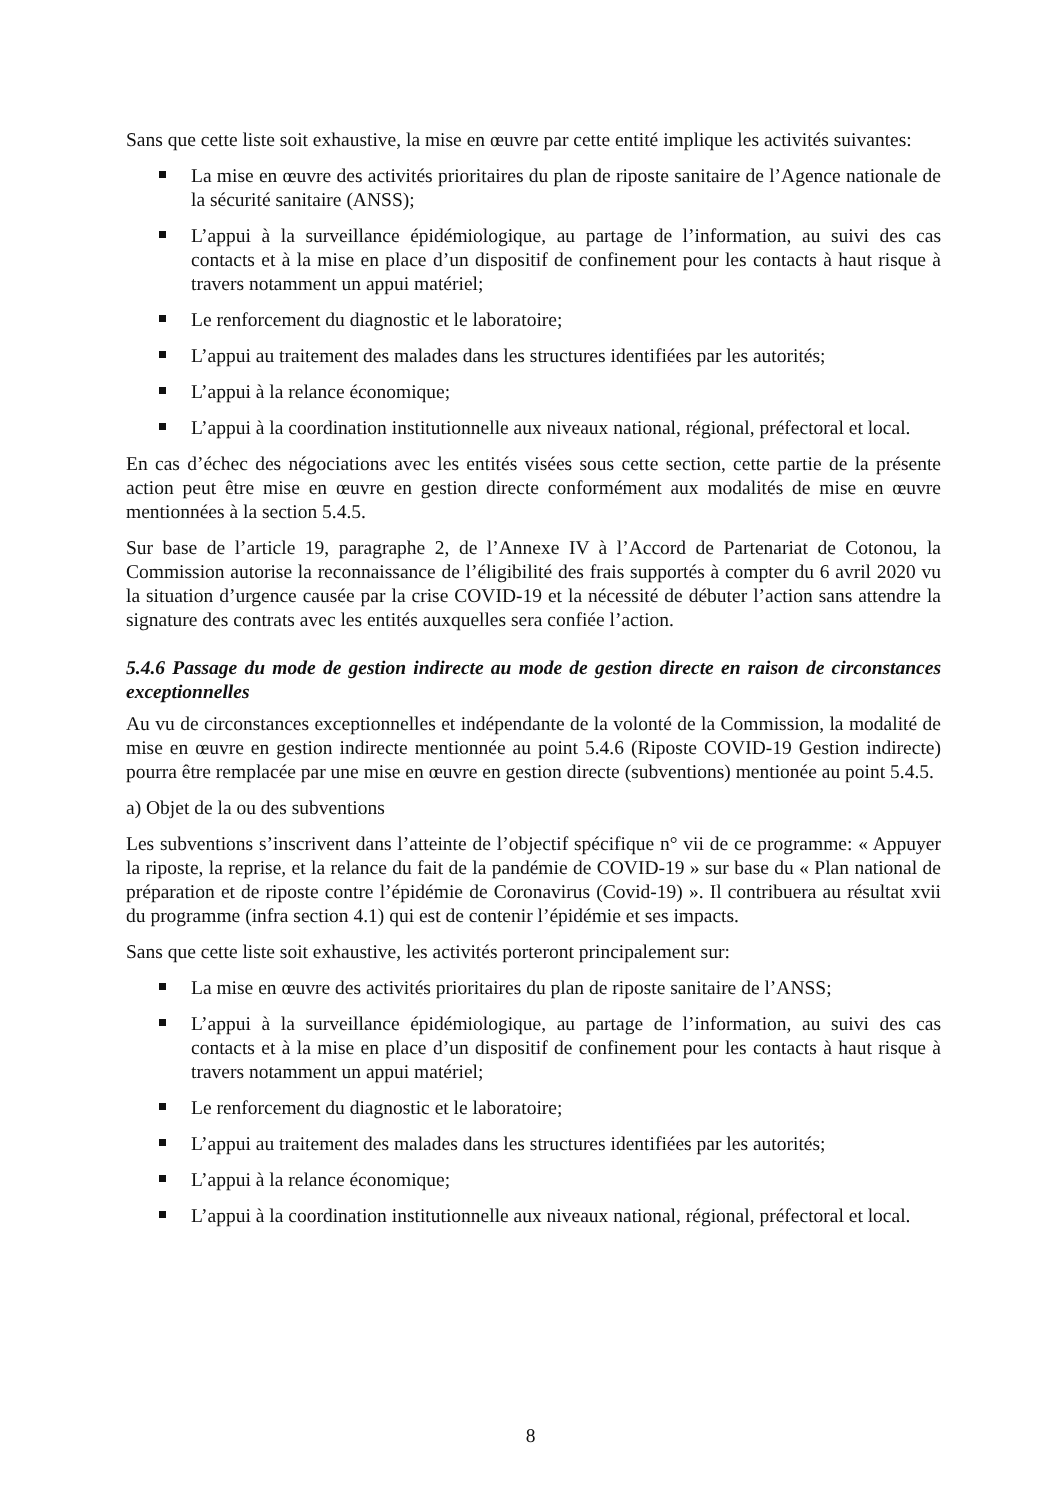Sans que cette liste soit exhaustive, la mise en œuvre par cette entité implique les activités suivantes:
La mise en œuvre des activités prioritaires du plan de riposte sanitaire de l’Agence nationale de la sécurité sanitaire (ANSS);
L’appui à la surveillance épidémiologique, au partage de l’information, au suivi des cas contacts et à la mise en place d’un dispositif de confinement pour les contacts à haut risque à travers notamment un appui matériel;
Le renforcement du diagnostic et le laboratoire;
L’appui au traitement des malades dans les structures identifiées par les autorités;
L’appui à la relance économique;
L’appui à la coordination institutionnelle aux niveaux national, régional, préfectoral et local.
En cas d’échec des négociations avec les entités visées sous cette section, cette partie de la présente action peut être mise en œuvre en gestion directe conformément aux modalités de mise en œuvre mentionnées à la section 5.4.5.
Sur base de l’article 19, paragraphe 2, de l’Annexe IV à l’Accord de Partenariat de Cotonou, la Commission autorise la reconnaissance de l’éligibilité des frais supportés à compter du 6 avril 2020 vu la situation d’urgence causée par la crise COVID-19 et la nécessité de débuter l’action sans attendre la signature des contrats avec les entités auxquelles sera confiée l’action.
5.4.6 Passage du mode de gestion indirecte au mode de gestion directe en raison de circonstances exceptionnelles
Au vu de circonstances exceptionnelles et indépendante de la volonté de la Commission, la modalité de mise en œuvre en gestion indirecte mentionnée au point 5.4.6 (Riposte COVID-19 Gestion indirecte) pourra être remplacée par une mise en œuvre en gestion directe (subventions) mentionée au point 5.4.5.
a) Objet de la ou des subventions
Les subventions s’inscrivent dans l’atteinte de l’objectif spécifique n° vii de ce programme: « Appuyer la riposte, la reprise, et la relance du fait de la pandémie de COVID-19 » sur base du « Plan national de préparation et de riposte contre l’épidémie de Coronavirus (Covid-19) ». Il contribuera au résultat xvii du programme (infra section 4.1) qui est de contenir l’épidémie et ses impacts.
Sans que cette liste soit exhaustive, les activités porteront principalement sur:
La mise en œuvre des activités prioritaires du plan de riposte sanitaire de l’ANSS;
L’appui à la surveillance épidémiologique, au partage de l’information, au suivi des cas contacts et à la mise en place d’un dispositif de confinement pour les contacts à haut risque à travers notamment un appui matériel;
Le renforcement du diagnostic et le laboratoire;
L’appui au traitement des malades dans les structures identifiées par les autorités;
L’appui à la relance économique;
L’appui à la coordination institutionnelle aux niveaux national, régional, préfectoral et local.
8